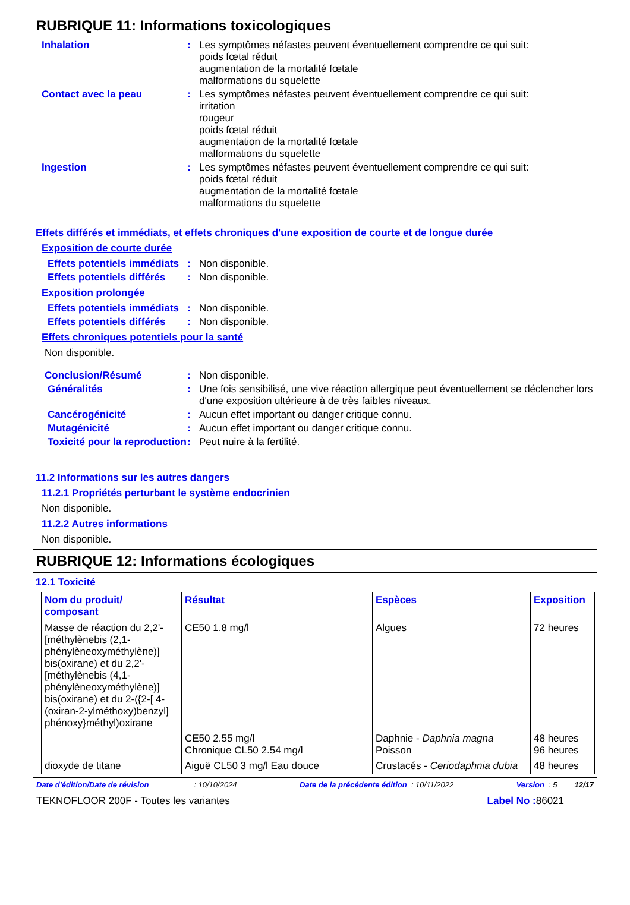RUBRIQUE 11: Informations toxicologiques
Inhalation :
Les symptômes néfastes peuvent éventuellement comprendre ce qui suit:
poids fœtal réduit
augmentation de la mortalité fœtale
malformations du squelette
Contact avec la peau :
Les symptômes néfastes peuvent éventuellement comprendre ce qui suit:
irritation
rougeur
poids fœtal réduit
augmentation de la mortalité fœtale
malformations du squelette
Ingestion :
Les symptômes néfastes peuvent éventuellement comprendre ce qui suit:
poids fœtal réduit
augmentation de la mortalité fœtale
malformations du squelette
Effets différés et immédiats, et effets chroniques d'une exposition de courte et de longue durée
Exposition de courte durée
Effets potentiels immédiats
:
Non disponible.
Effets potentiels différés
:
Non disponible.
Exposition prolongée
Effets potentiels immédiats
:
Non disponible.
Effets potentiels différés
:
Non disponible.
Effets chroniques potentiels pour la santé
Non disponible.
Conclusion/Résumé :
Non disponible.
Généralités :
Une fois sensibilisé, une vive réaction allergique peut éventuellement se déclencher lors d'une exposition ultérieure à de très faibles niveaux.
Cancérogénicité :
Aucun effet important ou danger critique connu.
Mutagénicité :
Aucun effet important ou danger critique connu.
Toxicité pour la reproduction
:
Peut nuire à la fertilité.
11.2 Informations sur les autres dangers
11.2.1 Propriétés perturbant le système endocrinien
Non disponible.
11.2.2 Autres informations
Non disponible.
RUBRIQUE 12: Informations écologiques
12.1 Toxicité
| Nom du produit/ composant | Résultat | Espèces | Exposition |
| --- | --- | --- | --- |
| Masse de réaction du 2,2'-[méthylènebis (2,1-phénylèneoxyméthylène)] bis(oxirane) et du 2,2'-[méthylènebis (4,1-phénylèneoxyméthylène)] bis(oxirane) et du 2-({2-[ 4-(oxiran-2-ylméthoxy)benzyl] phénoxy}méthyl)oxirane | CE50 1.8 mg/l | Algues | 72 heures |
| | CE50 2.55 mg/l Chronique CL50 2.54 mg/l | Daphnie - Daphnia magna Poisson | 48 heures 96 heures |
| dioxyde de titane | Aiguë CL50 3 mg/l Eau douce | Crustacés - Ceriodaphnia dubia | 48 heures |
Date d'édition/Date de révision : 10/10/2024 Date de la précédente édition : 10/11/2022 Version : 5 12/17
TEKNOFLOOR 200F - Toutes les variantes Label No : 86021